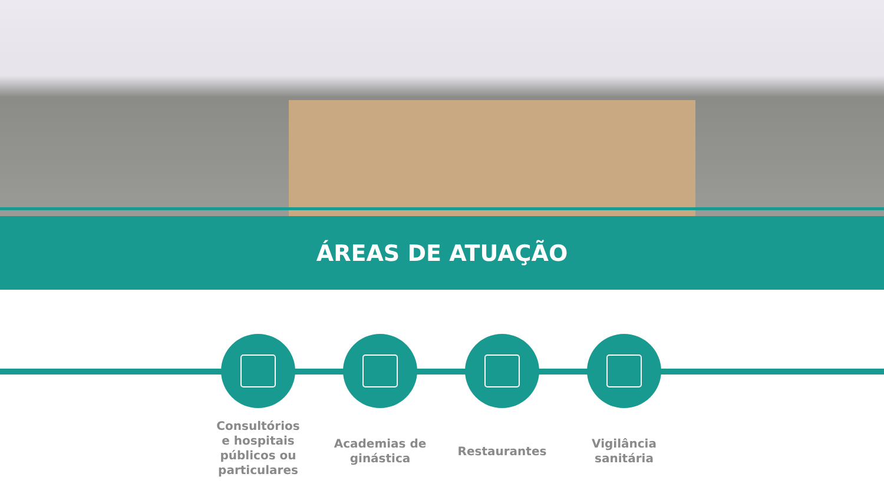ÁREAS DE ATUAÇÃO
Consultórios e hospitais públicos ou particulares
Academias de ginástica
Restaurantes Vigilância sanitária